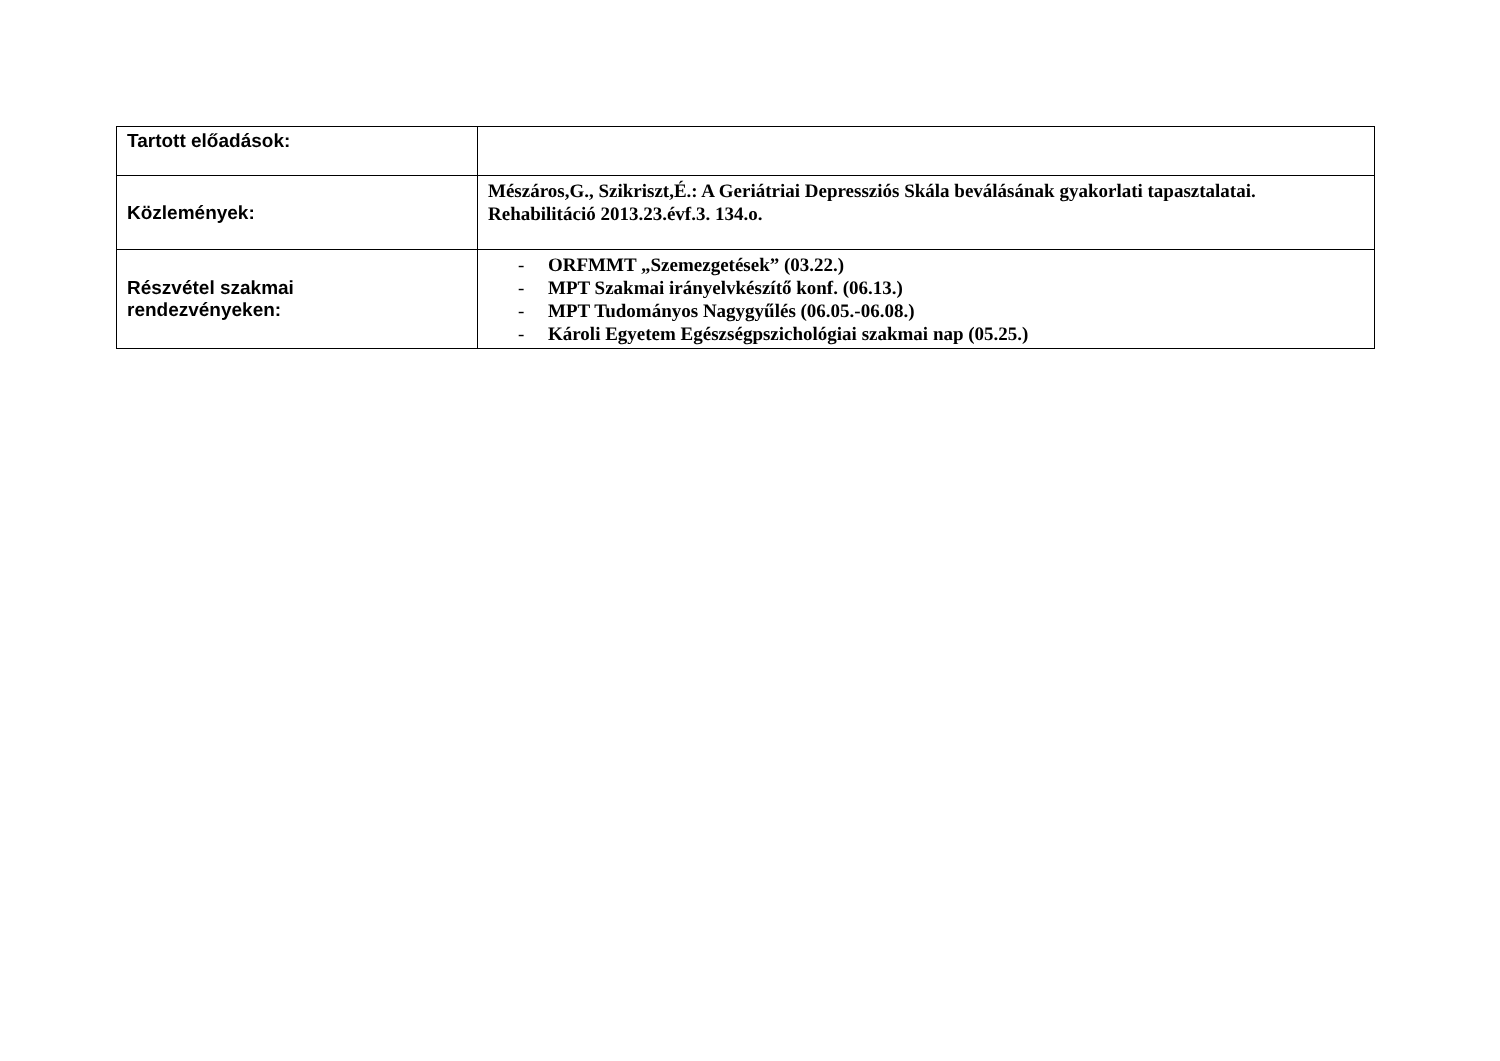| Tartott előadások: | |
| Közlemények: | Mészáros,G., Szikriszt,É.: A Geriátriai Depressziós Skála beválásának gyakorlati tapasztalatai. Rehabilitáció 2013.23.évf.3. 134.o. |
| Részvétel szakmai rendezvényeken: | - ORFMMT „Szemezgetések” (03.22.) - MPT Szakmai irányelvkészítő konf. (06.13.) - MPT Tudományos Nagygyűlés (06.05.-06.08.) - Károli Egyetem Egészségpszichológiai szakmai nap (05.25.) |